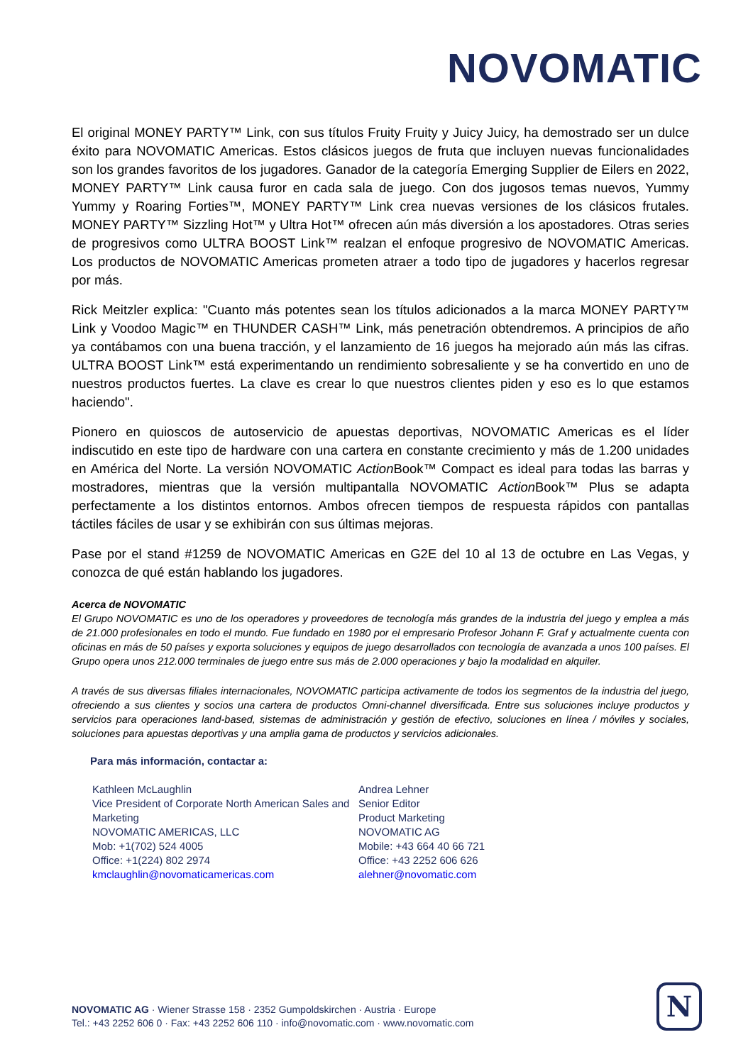NOVOMATIC
El original MONEY PARTY™ Link, con sus títulos Fruity Fruity y Juicy Juicy, ha demostrado ser un dulce éxito para NOVOMATIC Americas. Estos clásicos juegos de fruta que incluyen nuevas funcionalidades son los grandes favoritos de los jugadores. Ganador de la categoría Emerging Supplier de Eilers en 2022, MONEY PARTY™ Link causa furor en cada sala de juego. Con dos jugosos temas nuevos, Yummy Yummy y Roaring Forties™, MONEY PARTY™ Link crea nuevas versiones de los clásicos frutales. MONEY PARTY™ Sizzling Hot™ y Ultra Hot™ ofrecen aún más diversión a los apostadores. Otras series de progresivos como ULTRA BOOST Link™ realzan el enfoque progresivo de NOVOMATIC Americas. Los productos de NOVOMATIC Americas prometen atraer a todo tipo de jugadores y hacerlos regresar por más.
Rick Meitzler explica: "Cuanto más potentes sean los títulos adicionados a la marca MONEY PARTY™ Link y Voodoo Magic™ en THUNDER CASH™ Link, más penetración obtendremos. A principios de año ya contábamos con una buena tracción, y el lanzamiento de 16 juegos ha mejorado aún más las cifras. ULTRA BOOST Link™ está experimentando un rendimiento sobresaliente y se ha convertido en uno de nuestros productos fuertes. La clave es crear lo que nuestros clientes piden y eso es lo que estamos haciendo".
Pionero en quioscos de autoservicio de apuestas deportivas, NOVOMATIC Americas es el líder indiscutido en este tipo de hardware con una cartera en constante crecimiento y más de 1.200 unidades en América del Norte. La versión NOVOMATIC Action Book™ Compact es ideal para todas las barras y mostradores, mientras que la versión multipantalla NOVOMATIC Action Book™ Plus se adapta perfectamente a los distintos entornos. Ambos ofrecen tiempos de respuesta rápidos con pantallas táctiles fáciles de usar y se exhibirán con sus últimas mejoras.
Pase por el stand #1259 de NOVOMATIC Americas en G2E del 10 al 13 de octubre en Las Vegas, y conozca de qué están hablando los jugadores.
Acerca de NOVOMATIC
El Grupo NOVOMATIC es uno de los operadores y proveedores de tecnología más grandes de la industria del juego y emplea a más de 21.000 profesionales en todo el mundo. Fue fundado en 1980 por el empresario Profesor Johann F. Graf y actualmente cuenta con oficinas en más de 50 países y exporta soluciones y equipos de juego desarrollados con tecnología de avanzada a unos 100 países. El Grupo opera unos 212.000 terminales de juego entre sus más de 2.000 operaciones y bajo la modalidad en alquiler.
A través de sus diversas filiales internacionales, NOVOMATIC participa activamente de todos los segmentos de la industria del juego, ofreciendo a sus clientes y socios una cartera de productos Omni-channel diversificada. Entre sus soluciones incluye productos y servicios para operaciones land-based, sistemas de administración y gestión de efectivo, soluciones en línea / móviles y sociales, soluciones para apuestas deportivas y una amplia gama de productos y servicios adicionales.
Para más información, contactar a:
Kathleen McLaughlin
Vice President of Corporate North American Sales and Marketing
NOVOMATIC AMERICAS, LLC
Mob: +1(702) 524 4005
Office: +1(224) 802 2974
kmclaughlin@novomaticamericas.com
Andrea Lehner
Senior Editor
Product Marketing
NOVOMATIC AG
Mobile: +43 664 40 66 721
Office: +43 2252 606 626
alehner@novomatic.com
NOVOMATIC AG · Wiener Strasse 158 · 2352 Gumpoldskirchen · Austria · Europe
Tel.: +43 2252 606 0 · Fax: +43 2252 606 110 · info@novomatic.com · www.novomatic.com
N